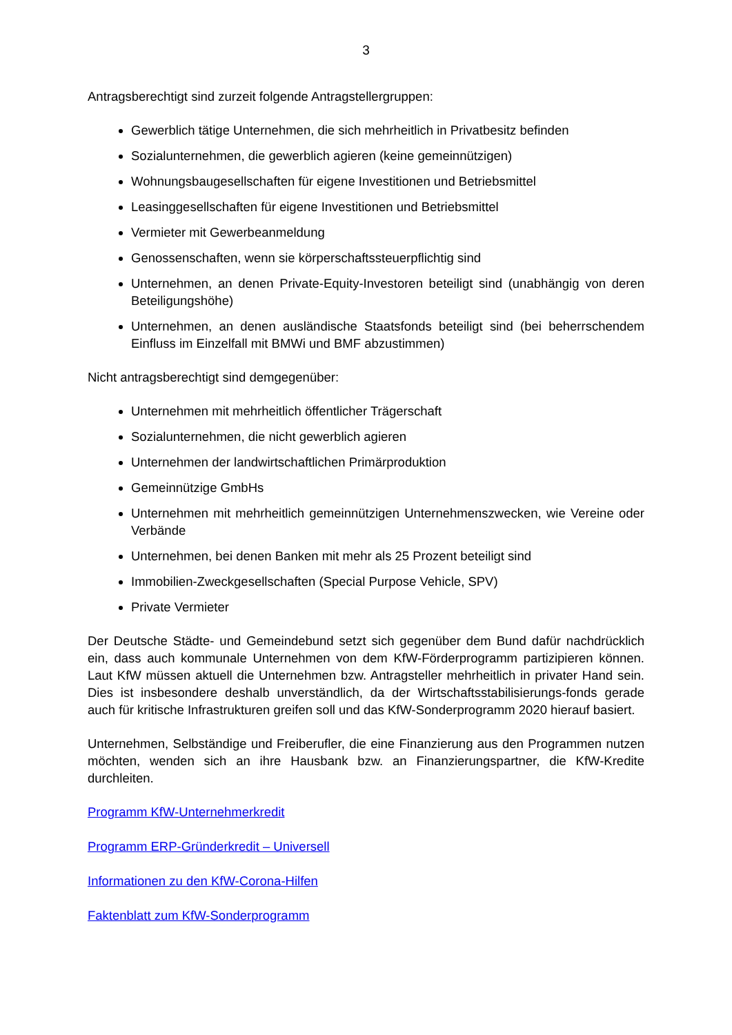3
Antragsberechtigt sind zurzeit folgende Antragstellergruppen:
Gewerblich tätige Unternehmen, die sich mehrheitlich in Privatbesitz befinden
Sozialunternehmen, die gewerblich agieren (keine gemeinnützigen)
Wohnungsbaugesellschaften für eigene Investitionen und Betriebsmittel
Leasinggesellschaften für eigene Investitionen und Betriebsmittel
Vermieter mit Gewerbeanmeldung
Genossenschaften, wenn sie körperschaftssteuerpflichtig sind
Unternehmen, an denen Private-Equity-Investoren beteiligt sind (unabhängig von deren Beteiligungshöhe)
Unternehmen, an denen ausländische Staatsfonds beteiligt sind (bei beherrschendem Einfluss im Einzelfall mit BMWi und BMF abzustimmen)
Nicht antragsberechtigt sind demgegenüber:
Unternehmen mit mehrheitlich öffentlicher Trägerschaft
Sozialunternehmen, die nicht gewerblich agieren
Unternehmen der landwirtschaftlichen Primärproduktion
Gemeinnützige GmbHs
Unternehmen mit mehrheitlich gemeinnützigen Unternehmenszwecken, wie Vereine oder Verbände
Unternehmen, bei denen Banken mit mehr als 25 Prozent beteiligt sind
Immobilien-Zweckgesellschaften (Special Purpose Vehicle, SPV)
Private Vermieter
Der Deutsche Städte- und Gemeindebund setzt sich gegenüber dem Bund dafür nachdrücklich ein, dass auch kommunale Unternehmen von dem KfW-Förderprogramm partizipieren können. Laut KfW müssen aktuell die Unternehmen bzw. Antragsteller mehrheitlich in privater Hand sein. Dies ist insbesondere deshalb unverständlich, da der Wirtschaftsstabilisierungs-fonds gerade auch für kritische Infrastrukturen greifen soll und das KfW-Sonderprogramm 2020 hierauf basiert.
Unternehmen, Selbständige und Freiberufler, die eine Finanzierung aus den Programmen nutzen möchten, wenden sich an ihre Hausbank bzw. an Finanzierungspartner, die KfW-Kredite durchleiten.
Programm KfW-Unternehmerkredit
Programm ERP-Gründerkredit – Universell
Informationen zu den KfW-Corona-Hilfen
Faktenblatt zum KfW-Sonderprogramm